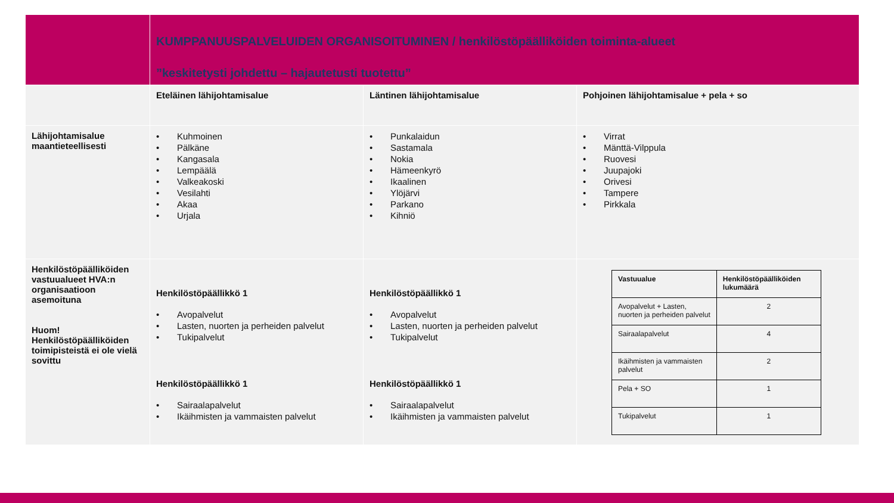| | KUMPPANUUSPALVELUIDEN ORGANISOITUMINEN / henkilöstöpäälliköiden toiminta-alueet ”keskitetysti johdettu – hajautetusti tuotettu” | | |
| | Eteläinen lähijohtamisalue | Läntinen lähijohtamisalue | Pohjoinen lähijohtamisalue + pela + so |
| Lähijohtamisalue maantieteellisesti | • Kuhmoinen • Pälkäne • Kangasala • Lempäälä • Valkeakoski • Vesilahti • Akaa • Urjala | • Punkalaidun • Sastamala • Nokia • Hämeenkyrö • Ikaalinen • Ylöjärvi • Parkano • Kihniö | • Virrat • Mänttä-Vilppula • Ruovesi • Juupajoki • Orivesi • Tampere • Pirkkala |
| Henkilöstöpäälliköiden vastuualueet HVA:n organisaatioon asemoituna Huom! Henkilöstöpäälliköiden toimipisteistä ei ole vielä sovittu | Henkilöstöpäällikkö 1 • Avopalvelut • Lasten, nuorten ja perheiden palvelut • Tukipalvelut Henkilöstöpäällikkö 1 • Sairaalapalvelut • Ikäihmisten ja vammaisten palvelut | Henkilöstöpäällikkö 1 • Avopalvelut • Lasten, nuorten ja perheiden palvelut • Tukipalvelut Henkilöstöpäällikkö 1 • Sairaalapalvelut • Ikäihmisten ja vammaisten palvelut | / Vastuualue / Henkilöstöpäälliköiden lukumäärä / / --- / --- / / Avopalvelut + Lasten, nuorten ja perheiden palvelut / 2 / / Sairaalapalvelut / 4 / / Ikäihmisten ja vammaisten palvelut / 2 / / Pela + SO / 1 / / Tukipalvelut / 1 / |